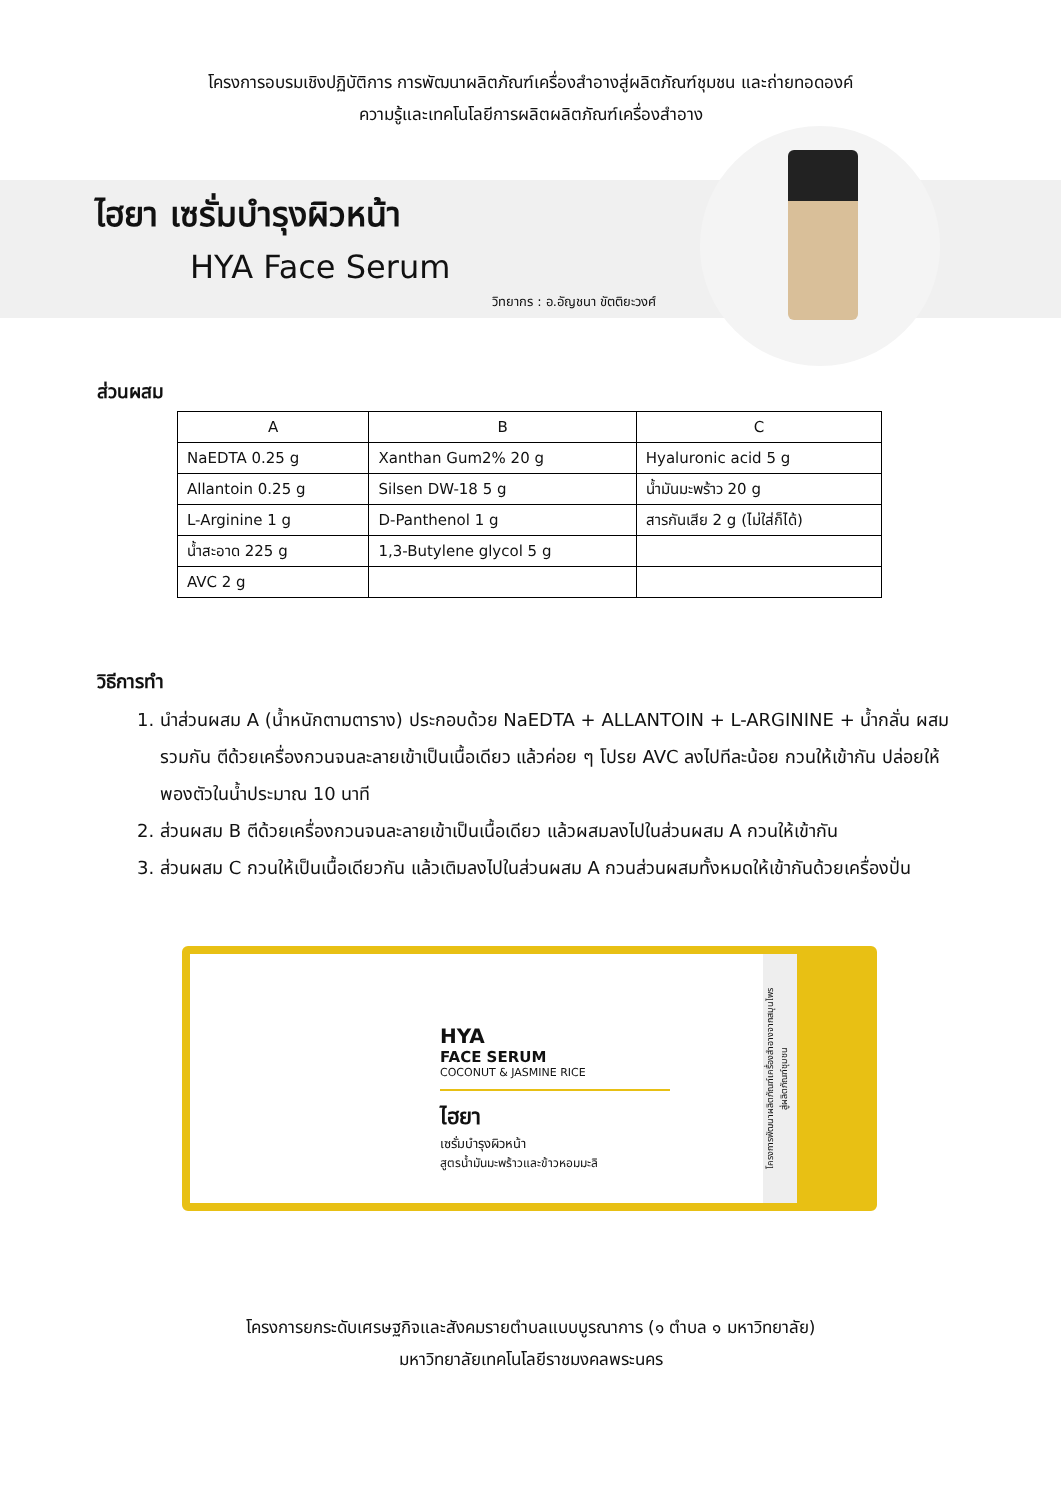โครงการอบรมเชิงปฏิบัติการ การพัฒนาผลิตภัณฑ์เครื่องสำอางสู่ผลิตภัณฑ์ชุมชน และถ่ายทอดองค์
ความรู้และเทคโนโลยีการผลิตผลิตภัณฑ์เครื่องสำอาง
ไฮยา เซรั่มบำรุงผิวหน้า
HYA Face Serum
วิทยากร : อ.อัญชนา ขัตติยะวงศ์
ส่วนผสม
| A | B | C |
| --- | --- | --- |
| NaEDTA 0.25 g | Xanthan Gum2% 20 g | Hyaluronic acid 5 g |
| Allantoin 0.25 g | Silsen DW-18 5 g | น้ำมันมะพร้าว 20 g |
| L-Arginine 1 g | D-Panthenol 1 g | สารกันเสีย 2 g (ไม่ใส่ก็ได้) |
| น้ำสะอาด 225 g | 1,3-Butylene glycol 5 g | |
| AVC 2 g | | |
วิธีการทำ
1. นำส่วนผสม A (น้ำหนักตามตาราง) ประกอบด้วย NaEDTA + ALLANTOIN + L-ARGININE + น้ำกลั่น ผสมรวมกัน ตีด้วยเครื่องกวนจนละลายเข้าเป็นเนื้อเดียว แล้วค่อย ๆ โปรย AVC ลงไปทีละน้อย กวนให้เข้ากัน ปล่อยให้พองตัวในน้ำประมาณ 10 นาที
2. ส่วนผสม B ตีด้วยเครื่องกวนจนละลายเข้าเป็นเนื้อเดียว แล้วผสมลงไปในส่วนผสม A กวนให้เข้ากัน
3. ส่วนผสม C กวนให้เป็นเนื้อเดียวกัน แล้วเติมลงไปในส่วนผสม A กวนส่วนผสมทั้งหมดให้เข้ากันด้วยเครื่องปั่น
HYA
FACE SERUM
COCONUT & JASMINE RICE
ไฮยา
เซรั่มบำรุงผิวหน้า
สูตรน้ำมันมะพร้าวและข้าวหอมมะลิ
โครงการพัฒนาผลิตภัณฑ์เครื่องสำอางจากสมุนไพร
สู่ผลิตภัณฑ์ชุมชน
โครงการยกระดับเศรษฐกิจและสังคมรายตำบลแบบบูรณาการ (๑ ตำบล ๑ มหาวิทยาลัย)
มหาวิทยาลัยเทคโนโลยีราชมงคลพระนคร